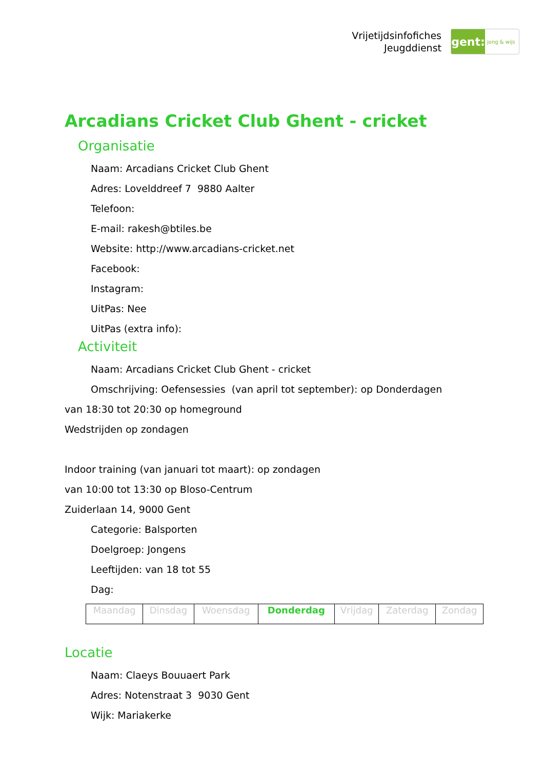Vrijetijdsinfofiches
Jeugddienst
gent:
jong & wijs
Arcadians Cricket Club Ghent - cricket
Organisatie
Naam: Arcadians Cricket Club Ghent
Adres: Lovelddreef 7 9880 Aalter
Telefoon:
E-mail: rakesh@btiles.be
Website: http://www.arcadians-cricket.net
Facebook:
Instagram:
UitPas: Nee
UitPas (extra info):
Activiteit
Naam: Arcadians Cricket Club Ghent - cricket
Omschrijving: Oefensessies (van april tot september): op Donderdagen
van 18:30 tot 20:30 op homeground
Wedstrijden op zondagen
Indoor training (van januari tot maart): op zondagen
van 10:00 tot 13:30 op Bloso-Centrum
Zuiderlaan 14, 9000 Gent
Categorie: Balsporten
Doelgroep: Jongens
Leeftijden: van 18 tot 55
Dag:
| Maandag | Dinsdag | Woensdag | Donderdag | Vrijdag | Zaterdag | Zondag |
Locatie
Naam: Claeys Bouuaert Park
Adres: Notenstraat 3 9030 Gent
Wijk: Mariakerke